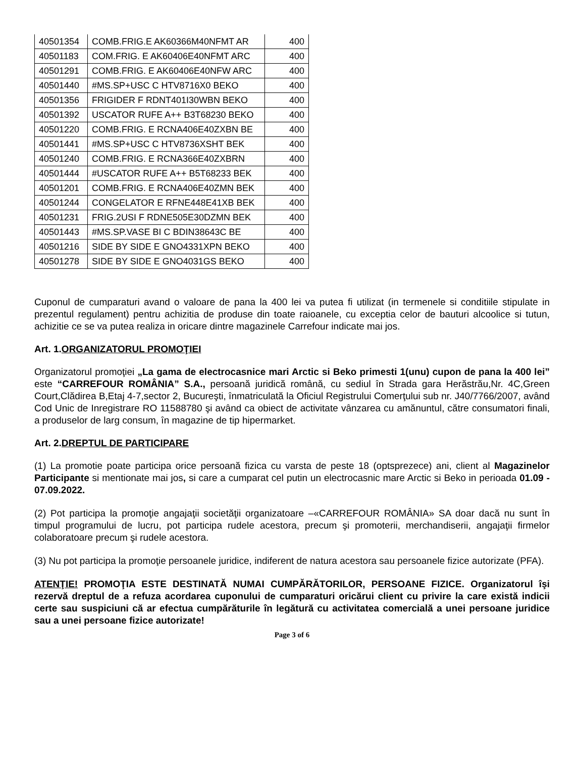| 40501354 | COMB.FRIG.E AK60366M40NFMT AR | 400 |
| 40501183 | COM.FRIG. E AK60406E40NFMT ARC | 400 |
| 40501291 | COMB.FRIG. E AK60406E40NFW ARC | 400 |
| 40501440 | #MS.SP+USC C HTV8716X0 BEKO | 400 |
| 40501356 | FRIGIDER F RDNT401I30WBN BEKO | 400 |
| 40501392 | USCATOR RUFE A++ B3T68230 BEKO | 400 |
| 40501220 | COMB.FRIG. E RCNA406E40ZXBN BE | 400 |
| 40501441 | #MS.SP+USC C HTV8736XSHT BEK | 400 |
| 40501240 | COMB.FRIG. E RCNA366E40ZXBRN | 400 |
| 40501444 | #USCATOR RUFE A++ B5T68233 BEK | 400 |
| 40501201 | COMB.FRIG. E RCNA406E40ZMN BEK | 400 |
| 40501244 | CONGELATOR E RFNE448E41XB BEK | 400 |
| 40501231 | FRIG.2USI F RDNE505E30DZMN BEK | 400 |
| 40501443 | #MS.SP.VASE BI C BDIN38643C BE | 400 |
| 40501216 | SIDE BY SIDE E GNO4331XPN BEKO | 400 |
| 40501278 | SIDE BY SIDE E GNO4031GS BEKO | 400 |
Cuponul de cumparaturi avand o valoare de pana la 400 lei va putea fi utilizat (in termenele si conditiile stipulate in prezentul regulament) pentru achizitia de produse din toate raioanele, cu exceptia celor de bauturi alcoolice si tutun, achizitie ce se va putea realiza in oricare dintre magazinele Carrefour indicate mai jos.
Art. 1.ORGANIZATORUL PROMOŢIEI
Organizatorul promoţiei „La gama de electrocasnice mari Arctic si Beko primesti 1(unu) cupon de pana la 400 lei” este “CARREFOUR ROMÂNIA” S.A., persoană juridică română, cu sediul în Strada gara Herăstrău,Nr. 4C,Green Court,Clădirea B,Etaj 4-7,sector 2, Bucureşti, înmatriculată la Oficiul Registrului Comerţului sub nr. J40/7766/2007, având Cod Unic de Inregistrare RO 11588780 şi având ca obiect de activitate vânzarea cu amănuntul, către consumatori finali, a produselor de larg consum, în magazine de tip hipermarket.
Art. 2.DREPTUL DE PARTICIPARE
(1) La promotie poate participa orice persoană fizica cu varsta de peste 18 (optsprezece) ani, client al Magazinelor Participante si mentionate mai jos, si care a cumparat cel putin un electrocasnic mare Arctic si Beko in perioada 01.09 - 07.09.2022.
(2) Pot participa la promoţie angajaţii societăţii organizatoare –«CARREFOUR ROMÂNIA» SA doar dacă nu sunt în timpul programului de lucru, pot participa rudele acestora, precum şi promoterii, merchandiserii, angajaţii firmelor colaboratoare precum şi rudele acestora.
(3) Nu pot participa la promoţie persoanele juridice, indiferent de natura acestora sau persoanele fizice autorizate (PFA).
ATENŢIE! PROMOŢIA ESTE DESTINATĂ NUMAI CUMPĂRĂTORILOR, PERSOANE FIZICE. Organizatorul îşi rezervă dreptul de a refuza acordarea cuponului de cumparaturi oricărui client cu privire la care există indicii certe sau suspiciuni că ar efectua cumpărăturile în legătură cu activitatea comercială a unei persoane juridice sau a unei persoane fizice autorizate!
Page 3 of 6